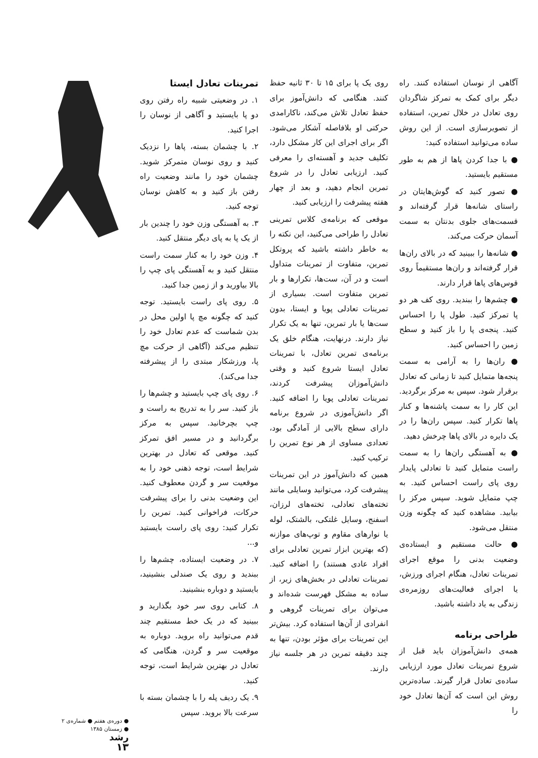آگاهی از نوسان استفاده کنند. راه دیگر برای کمک به تمرکز شاگردان روی تعادل در خلال تمرین، استفاده از تصویرسازی است. از این روش ساده می‌توانید استفاده کنید:
● با جدا کردن پاها از هم به طور مستقیم بایستید.
● تصور کنید که گوش‌هایتان در راستای شانه‌ها قرار گرفته‌اند و قسمت‌های جلوی بدنتان به سمت آسمان حرکت می‌کند.
● شانه‌ها را ببینید که در بالای ران‌ها قرار گرفته‌اند و ران‌ها مستقیماً روی قوس‌های پاها قرار دارند.
● چشم‌ها را ببندید. روی کف هر دو پا تمرکز کنید. طول پا را احساس کنید. پنجه‌ی پا را باز کنید و سطح زمین را احساس کنید.
● ران‌ها را به آرامی به سمت پنجه‌ها متمایل کنید تا زمانی که تعادل برقرار شود. سپس به مرکز برگردید. این کار را به سمت پاشنه‌ها و کنار پاها تکرار کنید. سپس ران‌ها را در یک دایره در بالای پاها چرخش دهید.
● به آهستگی ران‌ها را به سمت راست متمایل کنید تا تعادلی پایدار روی پای راست احساس کنید. به چپ متمایل شوید. سپس مرکز را بیابید. مشاهده کنید که چگونه وزن منتقل می‌شود.
● حالت مستقیم و ایستاده‌ی وضعیت بدنی را موقع اجرای تمرینات تعادل، هنگام اجرای ورزش، یا اجرای فعالیت‌های روزمره‌ی زندگی به یاد داشته باشید.
طراحی برنامه
همه‌ی دانش‌آموزان باید قبل از شروع تمرینات تعادل مورد ارزیابی ساده‌ی تعادل قرار گیرند. ساده‌ترین روش این است که آن‌ها تعادل خود را
روی یک پا برای ۱۵ تا ۳۰ ثانیه حفظ کنند. هنگامی که دانش‌آموز برای حفظ تعادل تلاش می‌کند، ناکارامدی حرکتی او بلافاصله آشکار می‌شود. اگر برای اجرای این کار مشکل دارد، تکلیف جدید و آهسته‌ای را معرفی کنید. ارزیابی تعادل را در شروع تمرین انجام دهید، و بعد از چهار هفته پیشرفت را ارزیابی کنید.
موقعی که برنامه‌ی کلاس تمرینی تعادل را طراحی می‌کنید، این نکته را به خاطر داشته باشید که پروتکل تمرین، متفاوت از تمرینات متداول است و در آن، ست‌ها، تکرارها و بار تمرین متفاوت است. بسیاری از تمرینات تعادلی پویا و ایستا، بدون ست‌ها یا بار تمرین، تنها به یک تکرار نیاز دارند. درنهایت، هنگام خلق یک برنامه‌ی تمرین تعادل، با تمرینات تعادل ایستا شروع کنید و وقتی دانش‌آموزان پیشرفت کردند، تمرینات تعادلی پویا را اضافه کنید. اگر دانش‌آموزی در شروع برنامه دارای سطح بالایی از آمادگی بود، تعدادی مساوی از هر نوع تمرین را ترکیب کنید.
همین که دانش‌آموز در این تمرینات پیشرفت کرد، می‌توانید وسایلی مانند تخته‌های تعادلی، تخته‌های لرزان، اسفنج، وسایل غلتکی، بالشتک، لوله یا نوارهای مقاوم و توپ‌های موازنه (که بهترین ابزار تمرین تعادلی برای افراد عادی هستند) را اضافه کنید. تمرینات تعادلی در بخش‌های زیر، از ساده به مشکل فهرست شده‌اند و می‌توان برای تمرینات گروهی و انفرادی از آن‌ها استفاده کرد. بیش‌تر این تمرینات برای مؤثر بودن، تنها به چند دقیقه تمرین در هر جلسه نیاز دارند.
تمرینات تعادل ایستا
۱. در وضعیتی شبیه راه رفتن روی دو پا بایستید و آگاهی از نوسان را اجرا کنید.
۲. با چشمان بسته، پاها را نزدیک کنید و روی نوسان متمرکز شوید. چشمان خود را مانند وضعیت راه رفتن باز کنید و به کاهش نوسان توجه کنید.
۳. به آهستگی وزن خود را چندین بار از یک پا به پای دیگر منتقل کنید.
۴. وزن خود را به کنار سمت راست منتقل کنید و به آهستگی پای چپ را بالا بیاورید و از زمین جدا کنید.
۵. روی پای راست بایستید. توجه کنید که چگونه مچ پا اولین محل در بدن شماست که عدم تعادل خود را تنظیم می‌کند (آگاهی از حرکت مچ پا، ورزشکار مبتدی را از پیشرفته جدا می‌کند).
۶. روی پای چپ بایستید و چشم‌ها را باز کنید. سر را به تدریج به راست و چپ بچرخانید. سپس به مرکز برگردانید و در مسیر افق تمرکز کنید. موقعی که تعادل در بهترین شرایط است، توجه ذهنی خود را به موقعیت سر و گردن معطوف کنید. این وضعیت بدنی را برای پیشرفت حرکات، فراخوانی کنید. تمرین را تکرار کنید: روی پای راست بایستید و...
۷. در وضعیت ایستاده، چشم‌ها را ببندید و روی یک صندلی بنشینید، بایستید و دوباره بنشینید.
۸. کتابی روی سر خود بگذارید و ببینید که در یک خط مستقیم چند قدم می‌توانید راه بروید. دوباره به موقعیت سر و گردن، هنگامی که تعادل در بهترین شرایط است، توجه کنید.
۹. یک ردیف پله را با چشمان بسته با سرعت بالا بروید. سپس
● دوره‌ی هفتم ● شماره‌ی ۲
● زمستان ۱۳۸۵
رشد
۱۳